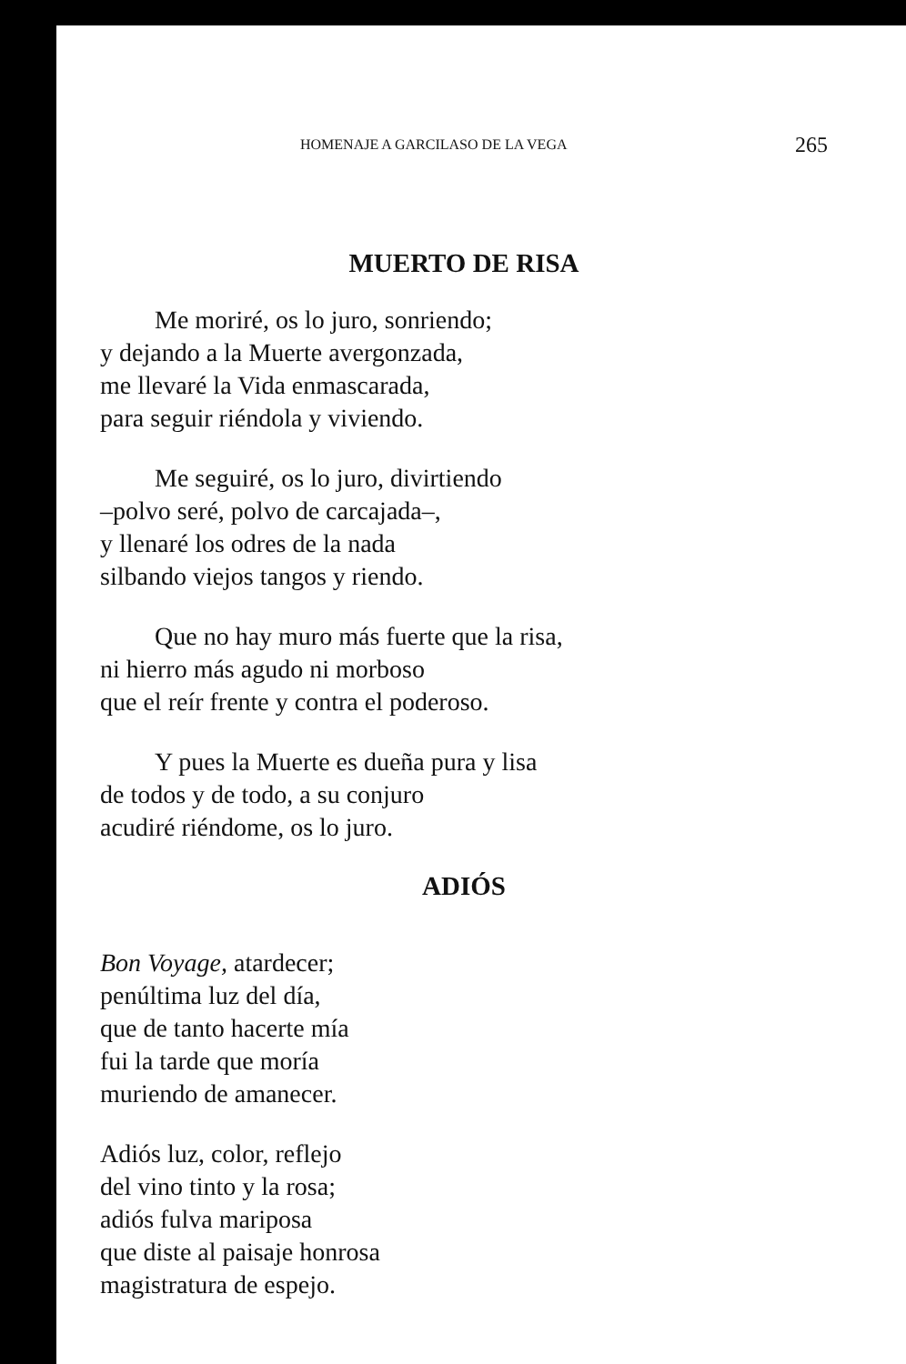HOMENAJE A GARCILASO DE LA VEGA 265
MUERTO DE RISA
Me moriré, os lo juro, sonriendo;
y dejando a la Muerte avergonzada,
me llevaré la Vida enmascarada,
para seguir riéndola y viviendo.
Me seguiré, os lo juro, divirtiendo
–polvo seré, polvo de carcajada–,
y llenaré los odres de la nada
silbando viejos tangos y riendo.
Que no hay muro más fuerte que la risa,
ni hierro más agudo ni morboso
que el reír frente y contra el poderoso.
Y pues la Muerte es dueña pura y lisa
de todos y de todo, a su conjuro
acudiré riéndome, os lo juro.
ADIÓS
Bon Voyage, atardecer;
penúltima luz del día,
que de tanto hacerte mía
fui la tarde que moría
muriendo de amanecer.
Adiós luz, color, reflejo
del vino tinto y la rosa;
adiós fulva mariposa
que diste al paisaje honrosa
magistratura de espejo.